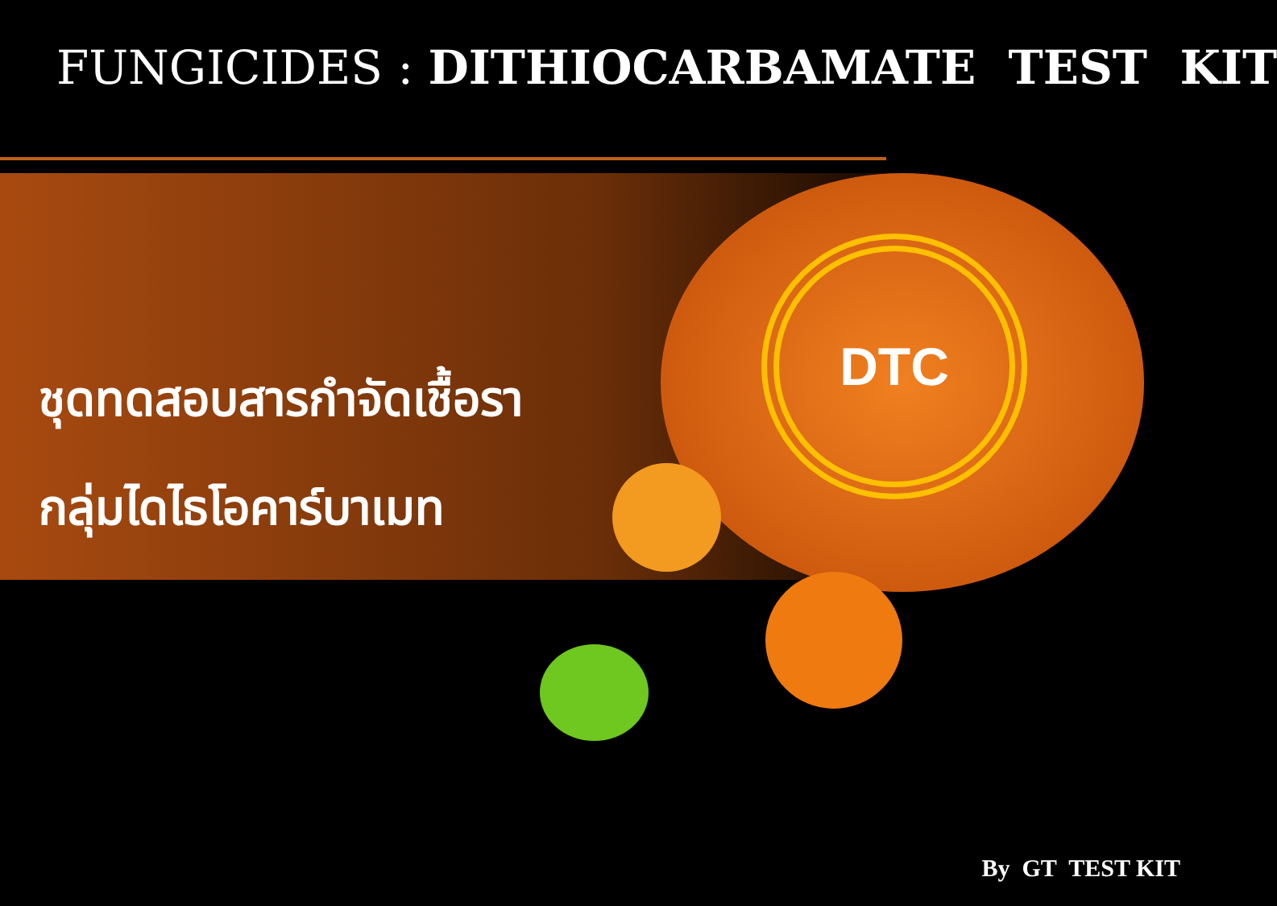FUNGICIDES : DITHIOCARBAMATE TEST KIT
ชุดทดสอบสารกำจัดเชื้อรา
กลุ่มไดไธโอคาร์บาเมท
DTC
By GT TEST KIT